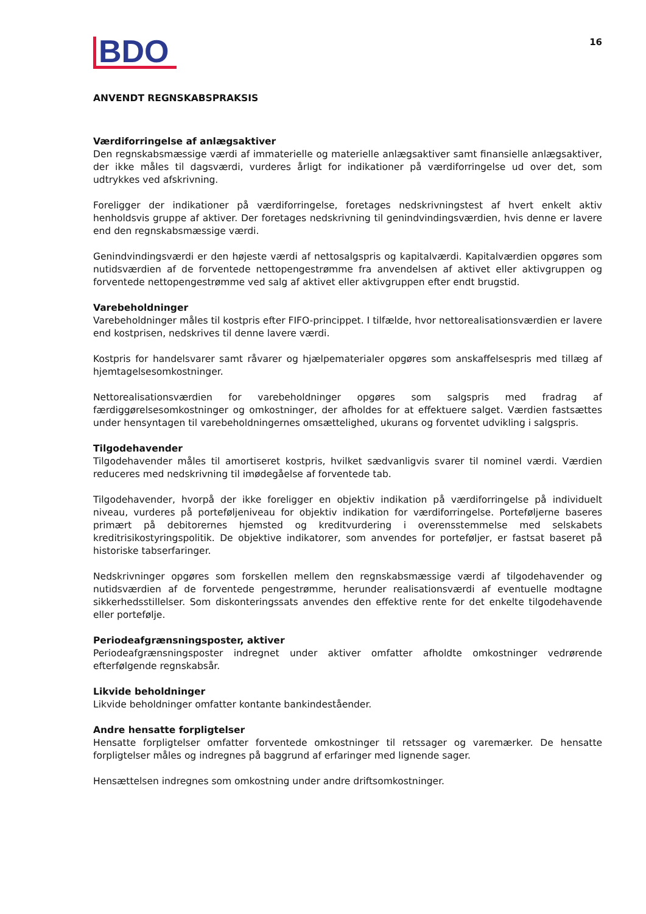BDO
16
ANVENDT REGNSKABSPRAKSIS
Værdiforringelse af anlægsaktiver
Den regnskabsmæssige værdi af immaterielle og materielle anlægsaktiver samt finansielle anlægsaktiver, der ikke måles til dagsværdi, vurderes årligt for indikationer på værdiforringelse ud over det, som udtrykkes ved afskrivning.
Foreligger der indikationer på værdiforringelse, foretages nedskrivningstest af hvert enkelt aktiv henholdsvis gruppe af aktiver. Der foretages nedskrivning til genindvindingsværdien, hvis denne er lavere end den regnskabsmæssige værdi.
Genindvindingsværdi er den højeste værdi af nettosalgspris og kapitalværdi. Kapitalværdien opgøres som nutidsværdien af de forventede nettopengestrømme fra anvendelsen af aktivet eller aktivgruppen og forventede nettopengestrømme ved salg af aktivet eller aktivgruppen efter endt brugstid.
Varebeholdninger
Varebeholdninger måles til kostpris efter FIFO-princippet. I tilfælde, hvor nettorealisationsværdien er lavere end kostprisen, nedskrives til denne lavere værdi.
Kostpris for handelsvarer samt råvarer og hjælpematerialer opgøres som anskaffelsespris med tillæg af hjemtagelsesomkostninger.
Nettorealisationsværdien for varebeholdninger opgøres som salgspris med fradrag af færdiggørelsesomkostninger og omkostninger, der afholdes for at effektuere salget. Værdien fastsættes under hensyntagen til varebeholdningernes omsættelighed, ukurans og forventet udvikling i salgspris.
Tilgodehavender
Tilgodehavender måles til amortiseret kostpris, hvilket sædvanligvis svarer til nominel værdi. Værdien reduceres med nedskrivning til imødegåelse af forventede tab.
Tilgodehavender, hvorpå der ikke foreligger en objektiv indikation på værdiforringelse på individuelt niveau, vurderes på porteføljeniveau for objektiv indikation for værdiforringelse. Porteføljerne baseres primært på debitorernes hjemsted og kreditvurdering i overensstemmelse med selskabets kreditrisikostyringspolitik. De objektive indikatorer, som anvendes for porteføljer, er fastsat baseret på historiske tabserfaringer.
Nedskrivninger opgøres som forskellen mellem den regnskabsmæssige værdi af tilgodehavender og nutidsværdien af de forventede pengestrømme, herunder realisationsværdi af eventuelle modtagne sikkerhedsstillelser. Som diskonteringssats anvendes den effektive rente for det enkelte tilgodehavende eller portefølje.
Periodeafgrænsningsposter, aktiver
Periodeafgrænsningsposter indregnet under aktiver omfatter afholdte omkostninger vedrørende efterfølgende regnskabsår.
Likvide beholdninger
Likvide beholdninger omfatter kontante bankindeståender.
Andre hensatte forpligtelser
Hensatte forpligtelser omfatter forventede omkostninger til retssager og varemærker. De hensatte forpligtelser måles og indregnes på baggrund af erfaringer med lignende sager.
Hensættelsen indregnes som omkostning under andre driftsomkostninger.